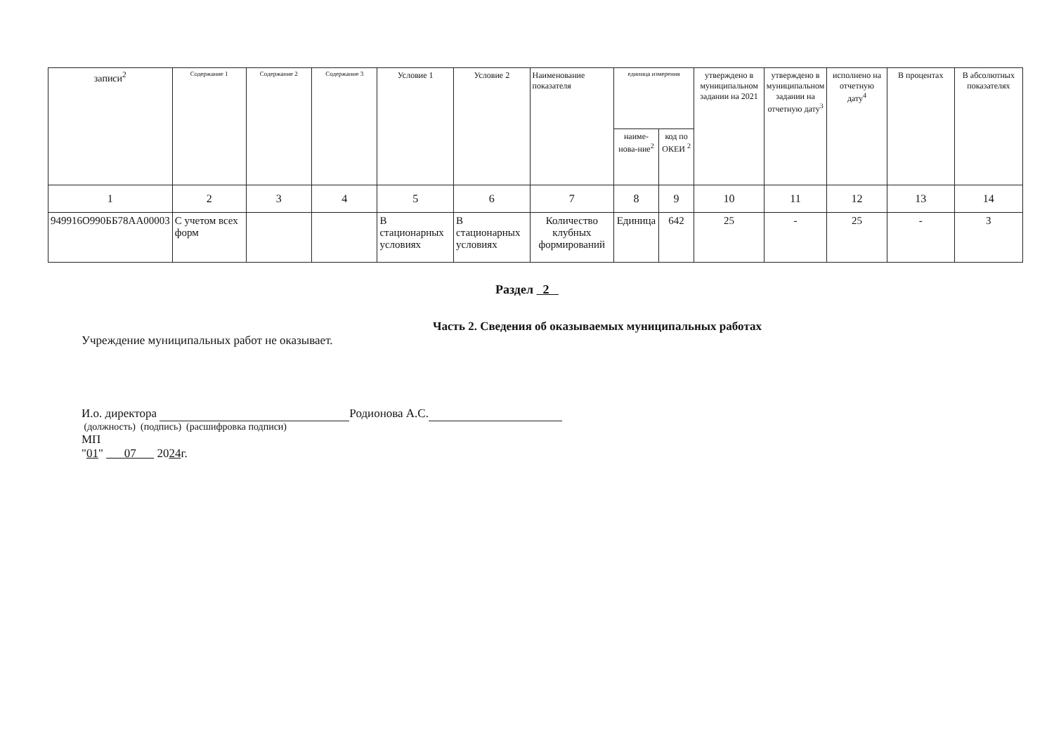| записи<sup>2</sup> | Содержание 1 | Содержание 2 | Содержание 3 | Условие 1 | Условие 2 | Наименование показателя | единица измерения | | утверждено в муниципальном задании на 2021 | утверждено в муниципальном задании на отчетную дату<sup>3</sup> | исполнено на отчетную дату<sup>4</sup> | В процентах | В абсолютных показателях |
| --- | --- | --- | --- | --- | --- | --- | --- | --- | --- | --- | --- | --- | --- |
| | | | | | | | наиме-нова-ние<sup>2</sup> | код по ОКЕИ <sup>2</sup> | | | | | |
| 1 | 2 | 3 | 4 | 5 | 6 | 7 | 8 | 9 | 10 | 11 | 12 | 13 | 14 |
| 949916О990ББ78АА00003 | С учетом всех форм | | | В стационарных условиях | В стационарных условиях | Количество клубных формирований | Единица | 642 | 25 | - | 25 | - | 3 |
Раздел 2
Часть 2. Сведения об оказываемых муниципальных работах
Учреждение муниципальных работ не оказывает.
И.о. директора Родионова А.С.
(должность) (подпись) (расшифровка подписи)
МП
"01" 07 2024г.